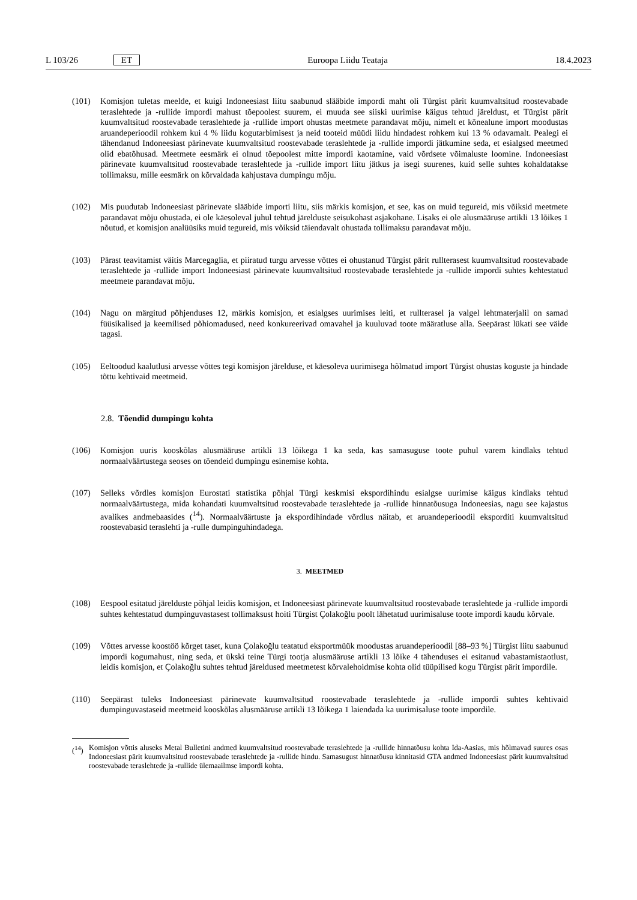L 103/26 ET Euroopa Liidu Teataja 18.4.2023
(101) Komisjon tuletas meelde, et kuigi Indoneesiast liitu saabunud slääbide impordi maht oli Türgist pärit kuumvaltsitud roostevabade teraslehtede ja -rullide impordi mahust tõepoolest suurem, ei muuda see siiski uurimise käigus tehtud järeldust, et Türgist pärit kuumvaltsitud roostevabade teraslehtede ja -rullide import ohustas meetmete parandavat mõju, nimelt et kõnealune import moodustas aruandeperioodil rohkem kui 4 % liidu kogutarbimisest ja neid tooteid müüdi liidu hindadest rohkem kui 13 % odavamalt. Pealegi ei tähendanud Indoneesiast pärinevate kuumvaltsitud roostevabade teraslehtede ja -rullide impordi jätkumine seda, et esialgsed meetmed olid ebatõhusad. Meetmete eesmärk ei olnud tõepoolest mitte impordi kaotamine, vaid võrdsete võimaluste loomine. Indoneesiast pärinevate kuumvaltsitud roostevabade teraslehtede ja -rullide import liitu jätkus ja isegi suurenes, kuid selle suhtes kohaldatakse tollimaksu, mille eesmärk on kõrvaldada kahjustava dumpingu mõju.
(102) Mis puudutab Indoneesiast pärinevate slääbide importi liitu, siis märkis komisjon, et see, kas on muid tegureid, mis võiksid meetmete parandavat mõju ohustada, ei ole käesoleval juhul tehtud järelduste seisukohast asjakohane. Lisaks ei ole alusmääruse artikli 13 lõikes 1 nõutud, et komisjon analüüsiks muid tegureid, mis võiksid täiendavalt ohustada tollimaksu parandavat mõju.
(103) Pärast teavitamist väitis Marcegaglia, et piiratud turgu arvesse võttes ei ohustanud Türgist pärit rullterasest kuumvaltsitud roostevabade teraslehtede ja -rullide import Indoneesiast pärinevate kuumvaltsitud roostevabade teraslehtede ja -rullide impordi suhtes kehtestatud meetmete parandavat mõju.
(104) Nagu on märgitud põhjenduses 12, märkis komisjon, et esialgses uurimises leiti, et rullterasel ja valgel lehtmaterjalil on samad füüsikalised ja keemilised põhiomadused, need konkureerivad omavahel ja kuuluvad toote määratluse alla. Seepärast lükati see väide tagasi.
(105) Eeltoodud kaalutlusi arvesse võttes tegi komisjon järelduse, et käesoleva uurimisega hõlmatud import Türgist ohustas koguste ja hindade tõttu kehtivaid meetmeid.
2.8. Tõendid dumpingu kohta
(106) Komisjon uuris kooskõlas alusmääruse artikli 13 lõikega 1 ka seda, kas samasuguse toote puhul varem kindlaks tehtud normaalväärtustega seoses on tõendeid dumpingu esinemise kohta.
(107) Selleks võrdles komisjon Eurostati statistika põhjal Türgi keskmisi ekspordihindu esialgse uurimise käigus kindlaks tehtud normaalväärtustega, mida kohandati kuumvaltsitud roostevabade teraslehtede ja -rullide hinnatõusuga Indoneesias, nagu see kajastus avalikes andmebaasides (<sup>14</sup>). Normaalväärtuste ja ekspordihindade võrdlus näitab, et aruandeperioodil eksporditi kuumvaltsitud roostevabasid teraslehti ja -rulle dumpinguhindadega.
3. MEETMED
(108) Eespool esitatud järelduste põhjal leidis komisjon, et Indoneesiast pärinevate kuumvaltsitud roostevabade teraslehtede ja -rullide impordi suhtes kehtestatud dumpinguvastasest tollimaksust hoiti Türgist Çolakoğlu poolt lähetatud uurimisaluse toote impordi kaudu kõrvale.
(109) Võttes arvesse koostöö kõrget taset, kuna Çolakoğlu teatatud eksportmüük moodustas aruandeperioodil [88–93 %] Türgist liitu saabunud impordi kogumahust, ning seda, et ükski teine Türgi tootja alusmääruse artikli 13 lõike 4 tähenduses ei esitanud vabastamistaotlust, leidis komisjon, et Çolakoğlu suhtes tehtud järeldused meetmetest kõrvalehoidmise kohta olid tüüpilised kogu Türgist pärit impordile.
(110) Seepärast tuleks Indoneesiast pärinevate kuumvaltsitud roostevabade teraslehtede ja -rullide impordi suhtes kehtivaid dumpinguvastaseid meetmeid kooskõlas alusmääruse artikli 13 lõikega 1 laiendada ka uurimisaluse toote impordile.
(<sup>14</sup>) Komisjon võttis aluseks Metal Bulletini andmed kuumvaltsitud roostevabade teraslehtede ja -rullide hinnatõusu kohta Ida-Aasias, mis hõlmavad suures osas Indoneesiast pärit kuumvaltsitud roostevabade teraslehtede ja -rullide hindu. Samasugust hinnatõusu kinnitasid GTA andmed Indoneesiast pärit kuumvaltsitud roostevabade teraslehtede ja -rullide ülemaailmse impordi kohta.